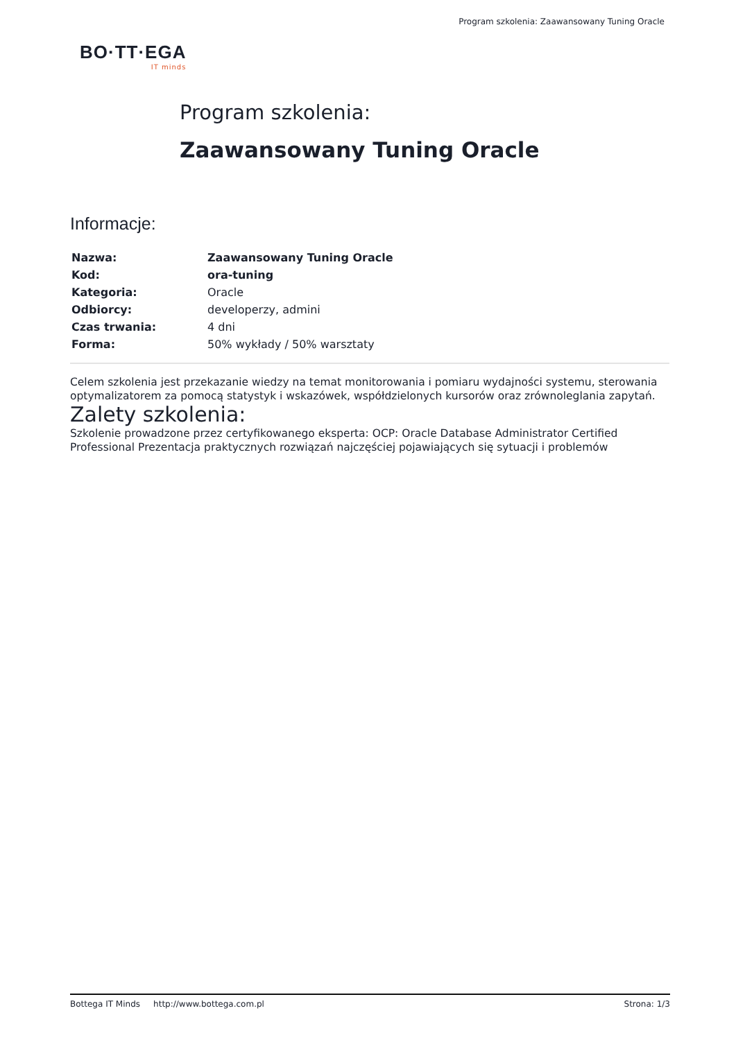Program szkolenia: Zaawansowany Tuning Oracle
BO·TT·EGA
IT minds
Program szkolenia:
Zaawansowany Tuning Oracle
Informacje:
| Nazwa: | Zaawansowany Tuning Oracle |
| Kod: | ora-tuning |
| Kategoria: | Oracle |
| Odbiorcy: | developerzy, admini |
| Czas trwania: | 4 dni |
| Forma: | 50% wykłady / 50% warsztaty |
Celem szkolenia jest przekazanie wiedzy na temat monitorowania i pomiaru wydajności systemu, sterowania optymalizatorem za pomocą statystyk i wskazówek, współdzielonych kursorów oraz zrównoleglania zapytań.
Zalety szkolenia:
Szkolenie prowadzone przez certyfikowanego eksperta: OCP: Oracle Database Administrator Certified Professional Prezentacja praktycznych rozwiązań najczęściej pojawiających się sytuacji i problemów
Bottega IT Minds http://www.bottega.com.pl Strona: 1/3